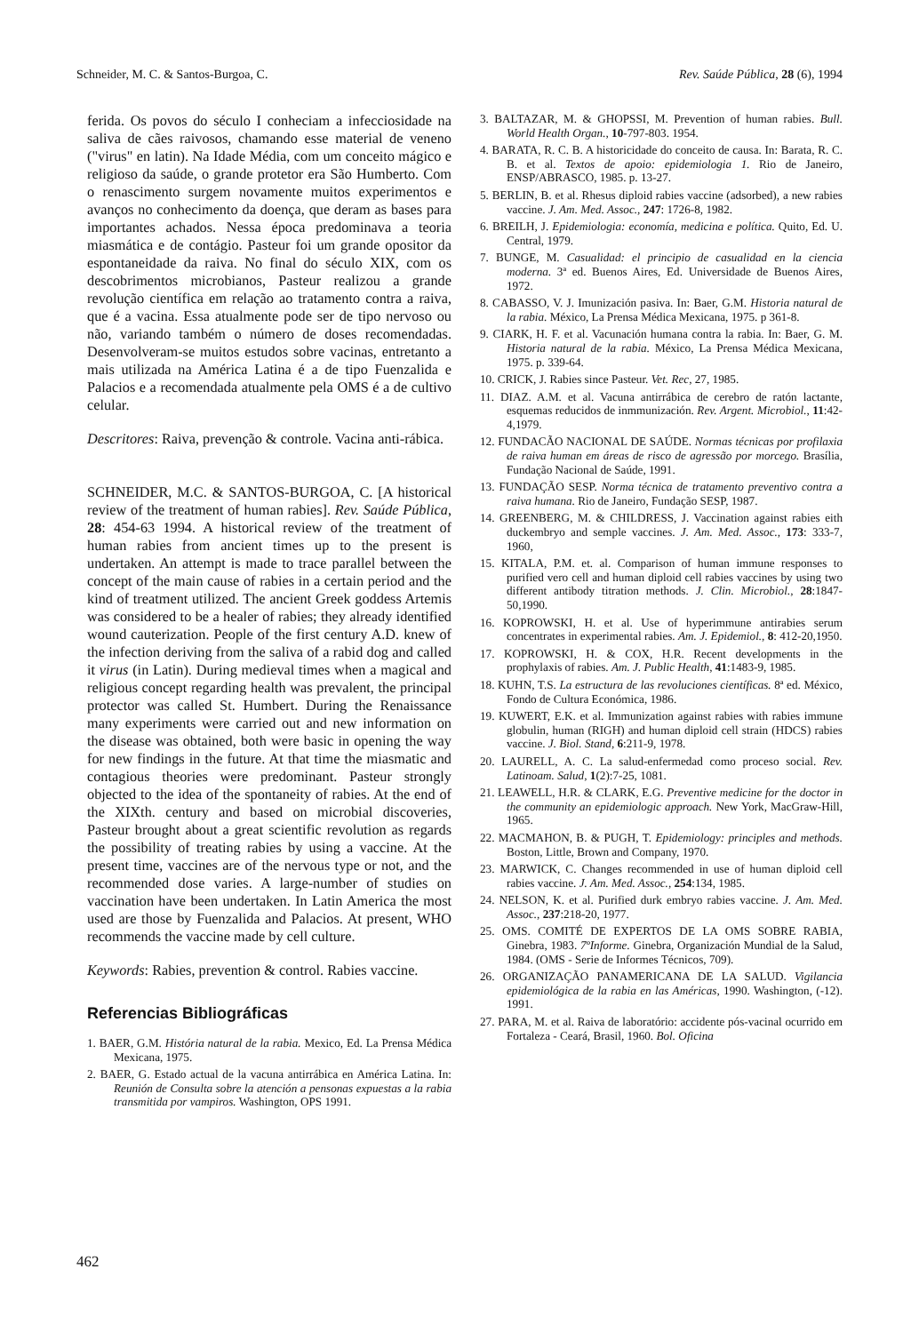Schneider, M. C. & Santos-Burgoa, C. Rev. Saúde Pública, 28 (6), 1994
ferida. Os povos do século I conheciam a infecciosidade na saliva de cães raivosos, chamando esse material de veneno ("virus" en latin). Na Idade Média, com um conceito mágico e religioso da saúde, o grande protetor era São Humberto. Com o renascimento surgem novamente muitos experimentos e avanços no conhecimento da doença, que deram as bases para importantes achados. Nessa época predominava a teoria miasmática e de contágio. Pasteur foi um grande opositor da espontaneidade da raiva. No final do século XIX, com os descobrimentos microbianos, Pasteur realizou a grande revolução científica em relação ao tratamento contra a raiva, que é a vacina. Essa atualmente pode ser de tipo nervoso ou não, variando também o número de doses recomendadas. Desenvolveram-se muitos estudos sobre vacinas, entretanto a mais utilizada na América Latina é a de tipo Fuenzalida e Palacios e a recomendada atualmente pela OMS é a de cultivo celular.
Descritores: Raiva, prevenção & controle. Vacina anti-rábica.
SCHNEIDER, M.C. & SANTOS-BURGOA, C. [A historical review of the treatment of human rabies]. Rev. Saúde Pública, 28: 454-63 1994. A historical review of the treatment of human rabies from ancient times up to the present is undertaken. An attempt is made to trace parallel between the concept of the main cause of rabies in a certain period and the kind of treatment utilized. The ancient Greek goddess Artemis was considered to be a healer of rabies; they already identified wound cauterization. People of the first century A.D. knew of the infection deriving from the saliva of a rabid dog and called it virus (in Latin). During medieval times when a magical and religious concept regarding health was prevalent, the principal protector was called St. Humbert. During the Renaissance many experiments were carried out and new information on the disease was obtained, both were basic in opening the way for new findings in the future. At that time the miasmatic and contagious theories were predominant. Pasteur strongly objected to the idea of the spontaneity of rabies. At the end of the XIXth. century and based on microbial discoveries, Pasteur brought about a great scientific revolution as regards the possibility of treating rabies by using a vaccine. At the present time, vaccines are of the nervous type or not, and the recommended dose varies. A large-number of studies on vaccination have been undertaken. In Latin America the most used are those by Fuenzalida and Palacios. At present, WHO recommends the vaccine made by cell culture.
Keywords: Rabies, prevention & control. Rabies vaccine.
Referencias Bibliográficas
1. BAER, G.M. História natural de la rabia. Mexico, Ed. La Prensa Médica Mexicana, 1975.
2. BAER, G. Estado actual de la vacuna antirrábica en América Latina. In: Reunión de Consulta sobre la atención a pensonas expuestas a la rabia transmitida por vampiros. Washington, OPS 1991.
3. BALTAZAR, M. & GHOPSSI, M. Prevention of human rabies. Bull. World Health Organ., 10-797-803. 1954.
4. BARATA, R. C. B. A historicidade do conceito de causa. In: Barata, R. C. B. et al. Textos de apoio: epidemiologia 1. Rio de Janeiro, ENSP/ABRASCO, 1985. p. 13-27.
5. BERLIN, B. et al. Rhesus diploid rabies vaccine (adsorbed), a new rabies vaccine. J. Am. Med. Assoc., 247: 1726-8, 1982.
6. BREILH, J. Epidemiologia: economía, medicina e política. Quito, Ed. U. Central, 1979.
7. BUNGE, M. Casualidad: el principio de casualidad en la ciencia moderna. 3ª ed. Buenos Aires, Ed. Universidade de Buenos Aires, 1972.
8. CABASSO, V. J. Imunización pasiva. In: Baer, G.M. Historia natural de la rabia. México, La Prensa Médica Mexicana, 1975. p 361-8.
9. CIARK, H. F. et al. Vacunación humana contra la rabia. In: Baer, G. M. Historia natural de la rabia. México, La Prensa Médica Mexicana, 1975. p. 339-64.
10. CRICK, J. Rabies since Pasteur. Vet. Rec, 27, 1985.
11. DIAZ. A.M. et al. Vacuna antirrábica de cerebro de ratón lactante, esquemas reducidos de inmmunización. Rev. Argent. Microbiol., 11:42-4,1979.
12. FUNDACÃO NACIONAL DE SAÚDE. Normas técnicas por profilaxia de raiva human em áreas de risco de agressão por morcego. Brasília, Fundação Nacional de Saúde, 1991.
13. FUNDAÇÃO SESP. Norma técnica de tratamento preventivo contra a raiva humana. Rio de Janeiro, Fundação SESP, 1987.
14. GREENBERG, M. & CHILDRESS, J. Vaccination against rabies eith duckembryo and semple vaccines. J. Am. Med. Assoc., 173: 333-7, 1960,
15. KITALA, P.M. et. al. Comparison of human immune responses to purified vero cell and human diploid cell rabies vaccines by using two different antibody titration methods. J. Clin. Microbiol., 28:1847-50,1990.
16. KOPROWSKI, H. et al. Use of hyperimmune antirabies serum concentrates in experimental rabies. Am. J. Epidemiol., 8: 412-20,1950.
17. KOPROWSKI, H. & COX, H.R. Recent developments in the prophylaxis of rabies. Am. J. Public Health, 41:1483-9, 1985.
18. KUHN, T.S. La estructura de las revoluciones científicas. 8ª ed. México, Fondo de Cultura Económica, 1986.
19. KUWERT, E.K. et al. Immunization against rabies with rabies immune globulin, human (RIGH) and human diploid cell strain (HDCS) rabies vaccine. J. Biol. Stand, 6:211-9, 1978.
20. LAURELL, A. C. La salud-enfermedad como proceso social. Rev. Latinoam. Salud, 1(2):7-25, 1081.
21. LEAWELL, H.R. & CLARK, E.G. Preventive medicine for the doctor in the community an epidemiologic approach. New York, MacGraw-Hill, 1965.
22. MACMAHON, B. & PUGH, T. Epidemiology: principles and methods. Boston, Little, Brown and Company, 1970.
23. MARWICK, C. Changes recommended in use of human diploid cell rabies vaccine. J. Am. Med. Assoc., 254:134, 1985.
24. NELSON, K. et al. Purified durk embryo rabies vaccine. J. Am. Med. Assoc., 237:218-20, 1977.
25. OMS. COMITÉ DE EXPERTOS DE LA OMS SOBRE RABIA, Ginebra, 1983. 7ºInforme. Ginebra, Organización Mundial de la Salud, 1984. (OMS - Serie de Informes Técnicos, 709).
26. ORGANIZAÇÃO PANAMERICANA DE LA SALUD. Vigilancia epidemiológica de la rabia en las Américas, 1990. Washington, (-12). 1991.
27. PARA, M. et al. Raiva de laboratório: accidente pós-vacinal ocurrido em Fortaleza - Ceará, Brasil, 1960. Bol. Oficina
462